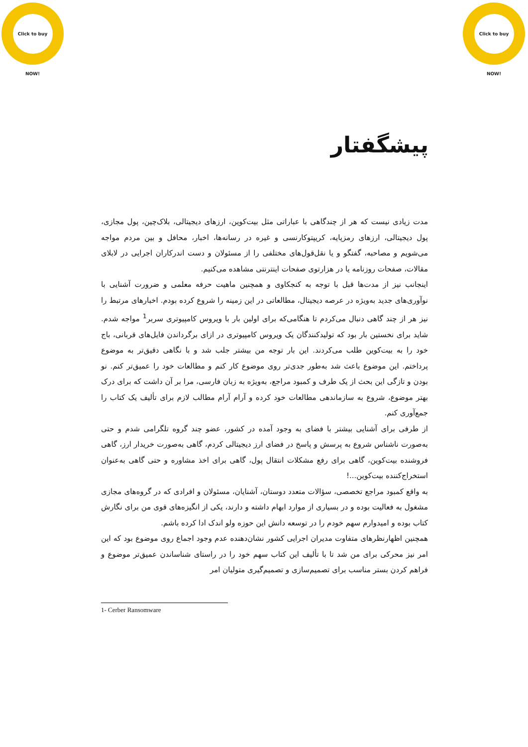Click to buy NOW! Click to buy NOW!
پیشگفتار
مدت زیادی نیست که هر از چندگاهی با عباراتی مثل بیت‌کوین، ارزهای دیجیتالی، بلاک‌چین، پول مجازی، پول دیجیتالی، ارزهای رمزپایه، کریپتوکارنسی و غیره در رسانه‌ها، اخبار، محافل و بین مردم مواجه می‌شویم و مصاحبه، گفتگو و یا نقل‌قول‌های مختلفی را از مسئولان و دست اندرکاران اجرایی در لابلای مقالات، صفحات روزنامه یا در هزارتوی صفحات اینترنتی مشاهده می‌کنیم.
اینجانب نیز از مدت‌ها قبل با توجه به کنجکاوی و همچنین ماهیت حرفه معلمی و ضرورت آشنایی با نوآوری‌های جدید به‌ویژه در عرصه دیجیتال، مطالعاتی در این زمینه را شروع کرده بودم. اخبارهای مرتبط را نیز هر از چند گاهی دنبال می‌کردم تا هنگامی‌که برای اولین بار با ویروس کامپیوتری سربر<sup>1</sup> مواجه شدم. شاید برای نخستین بار بود که تولیدکنندگان یک ویروس کامپیوتری در ازای برگرداندن فایل‌های قربانی، باج خود را به بیت‌کوین طلب می‌کردند. این بار توجه من بیشتر جلب شد و با نگاهی دقیق‌تر به موضوع پرداختم. این موضوع باعث شد به‌طور جدی‌تر روی موضوع کار کنم و مطالعات خود را عمیق‌تر کنم. نو بودن و تازگی این بحث از یک طرف و کمبود مراجع، به‌ویژه به زبان فارسی، مرا بر آن داشت که برای درک بهتر موضوع، شروع به سازماندهی مطالعات خود کرده و آرام آرام مطالب لازم برای تألیف یک کتاب را جمع‌آوری کنم.
از طرفی برای آشنایی بیشتر با فضای به وجود آمده در کشور، عضو چند گروه تلگرامی شدم و حتی به‌صورت ناشناس شروع به پرسش و پاسخ در فضای ارز دیجیتالی کردم، گاهی به‌صورت خریدار ارز، گاهی فروشنده بیت‌کوین، گاهی برای رفع مشکلات انتقال پول، گاهی برای اخذ مشاوره و حتی گاهی به‌عنوان استخراج‌کننده بیت‌کوین...!
به واقع کمبود مراجع تخصصی، سؤالات متعدد دوستان، آشنایان، مسئولان و افرادی که در گروه‌های مجازی مشغول به فعالیت بوده و در بسیاری از موارد ابهام داشته و دارند، یکی از انگیزه‌های قوی من برای نگارش کتاب بوده و امیدوارم سهم خودم را در توسعه دانش این حوزه ولو اندک ادا کرده باشم.
همچنین اظهارنظرهای متفاوت مدیران اجرایی کشور نشان‌دهنده عدم وجود اجماع روی موضوع بود که این امر نیز محرکی برای من شد تا با تألیف این کتاب سهم خود را در راستای شناساندن عمیق‌تر موضوع و فراهم کردن بستر مناسب برای تصمیم‌سازی و تصمیم‌گیری متولیان امر
1- Cerber Ransomware